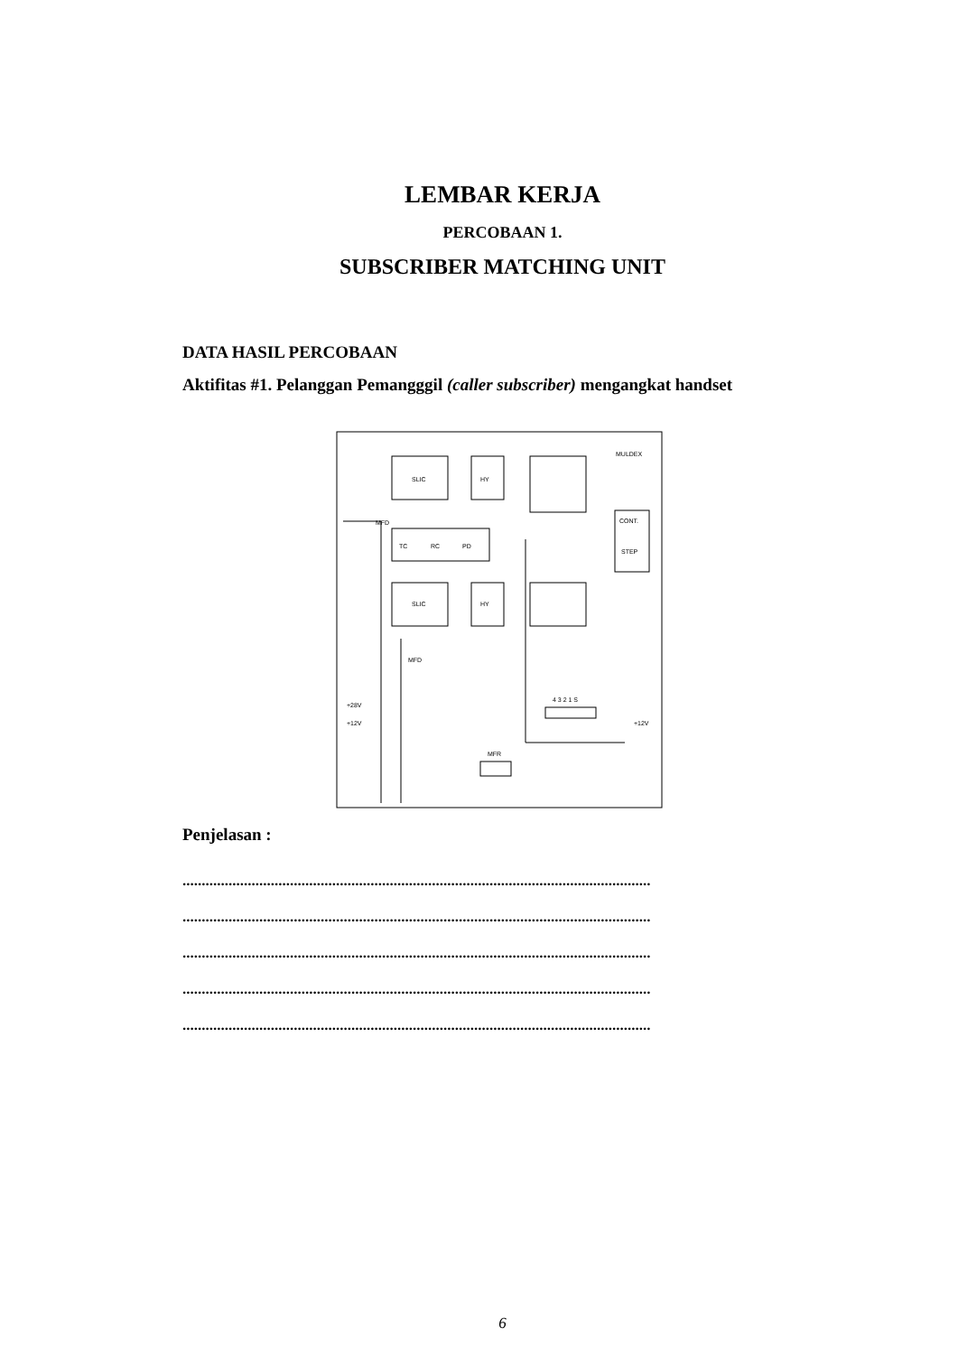LEMBAR KERJA
PERCOBAAN 1.
SUBSCRIBER MATCHING UNIT
DATA HASIL PERCOBAAN
Aktifitas #1. Pelanggan Pemangggil (caller subscriber) mengangkat handset
SLIC
HY
MULDEX
TC
RC
PD
SLIC
HY
CONT.
STEP
4 3 2 1 S
+28V
+12V
+12V
MFR
MFD
MFD
Penjelasan :
..........................................................................................................................
..........................................................................................................................
..........................................................................................................................
..........................................................................................................................
..........................................................................................................................
6